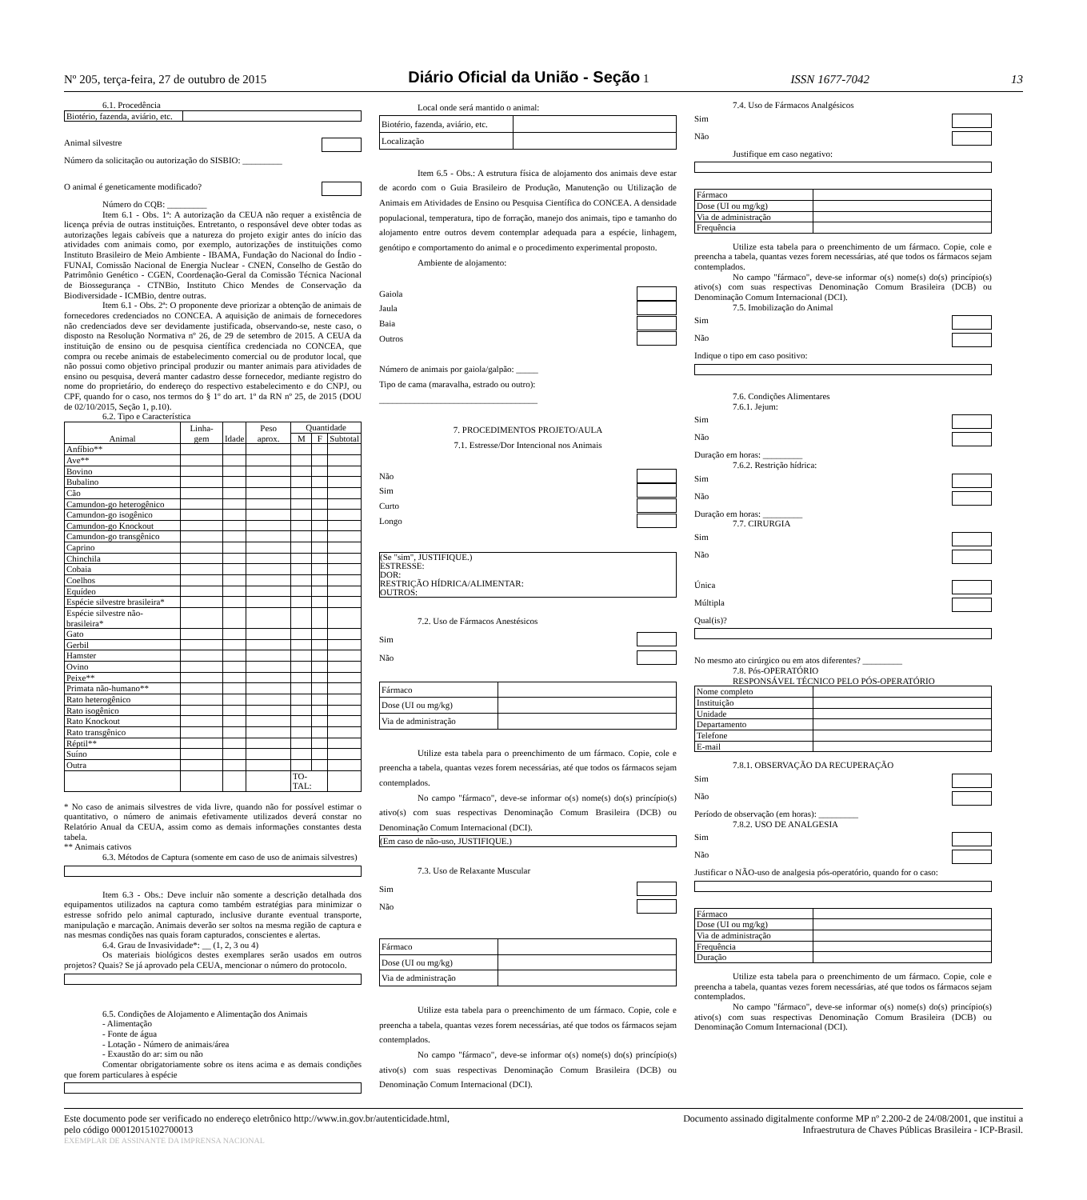Nº 205, terça-feira, 27 de outubro de 2015 Diário Oficial da União - Seção 1 ISSN 1677-7042 13
6.1. Procedência
| Biotério, fazenda, aviário, etc. | |
Animal silvestre
Número da solicitação ou autorização do SISBIO: _________
O animal é geneticamente modificado?
Número do CQB: _________
Item 6.1 - Obs. 1ª: A autorização da CEUA não requer a existência de licença prévia de outras instituições. Entretanto, o responsável deve obter todas as autorizações legais cabíveis que a natureza do projeto exigir antes do início das atividades com animais como, por exemplo, autorizações de instituições como Instituto Brasileiro de Meio Ambiente - IBAMA, Fundação do Nacional do Índio - FUNAI, Comissão Nacional de Energia Nuclear - CNEN, Conselho de Gestão do Patrimônio Genético - CGEN, Coordenação-Geral da Comissão Técnica Nacional de Biossegurança - CTNBio, Instituto Chico Mendes de Conservação da Biodiversidade - ICMBio, dentre outras.
Item 6.1 - Obs. 2ª: O proponente deve priorizar a obtenção de animais de fornecedores credenciados no CONCEA. A aquisição de animais de fornecedores não credenciados deve ser devidamente justificada, observando-se, neste caso, o disposto na Resolução Normativa nº 26, de 29 de setembro de 2015. A CEUA da instituição de ensino ou de pesquisa científica credenciada no CONCEA, que compra ou recebe animais de estabelecimento comercial ou de produtor local, que não possui como objetivo principal produzir ou manter animais para atividades de ensino ou pesquisa, deverá manter cadastro desse fornecedor, mediante registro do nome do proprietário, do endereço do respectivo estabelecimento e do CNPJ, ou CPF, quando for o caso, nos termos do § 1º do art. 1º da RN nº 25, de 2015 (DOU de 02/10/2015, Seção 1, p.10).
6.2. Tipo e Característica
| Animal | Linha-gem | Idade | Peso aprox. | Quantidade | | |
| --- | --- | --- | --- | --- | --- | --- |
| | | | | M | F | Subtotal |
| Anfíbio** | | | | | | |
| Ave** | | | | | | |
| Bovino | | | | | | |
| Bubalino | | | | | | |
| Cão | | | | | | |
| Camundon-go heterogênico | | | | | | |
| Camundon-go isogênico | | | | | | |
| Camundon-go Knockout | | | | | | |
| Camundon-go transgênico | | | | | | |
| Caprino | | | | | | |
| Chinchila | | | | | | |
| Cobaia | | | | | | |
| Coelhos | | | | | | |
| Equídeo | | | | | | |
| Espécie silvestre brasileira* | | | | | | |
| Espécie silvestre não-brasileira* | | | | | | |
| Gato | | | | | | |
| Gerbil | | | | | | |
| Hamster | | | | | | |
| Ovino | | | | | | |
| Peixe** | | | | | | |
| Primata não-humano** | | | | | | |
| Rato heterogênico | | | | | | |
| Rato isogênico | | | | | | |
| Rato Knockout | | | | | | |
| Rato transgênico | | | | | | |
| Réptil** | | | | | | |
| Suíno | | | | | | |
| Outra | | | | | | |
| | | | | TO-TAL: | | |
* No caso de animais silvestres de vida livre, quando não for possível estimar o quantitativo, o número de animais efetivamente utilizados deverá constar no Relatório Anual da CEUA, assim como as demais informações constantes desta tabela.
** Animais cativos
6.3. Métodos de Captura (somente em caso de uso de animais silvestres)
Item 6.3 - Obs.: Deve incluir não somente a descrição detalhada dos equipamentos utilizados na captura como também estratégias para minimizar o estresse sofrido pelo animal capturado, inclusive durante eventual transporte, manipulação e marcação. Animais deverão ser soltos na mesma região de captura e nas mesmas condições nas quais foram capturados, conscientes e alertas.
6.4. Grau de Invasividade*: __ (1, 2, 3 ou 4)
Os materiais biológicos destes exemplares serão usados em outros projetos? Quais? Se já aprovado pela CEUA, mencionar o número do protocolo.
6.5. Condições de Alojamento e Alimentação dos Animais
- Alimentação
- Fonte de água
- Lotação - Número de animais/área
- Exaustão do ar: sim ou não
Comentar obrigatoriamente sobre os itens acima e as demais condições que forem particulares à espécie
Local onde será mantido o animal:
| Biotério, fazenda, aviário, etc. | |
| Localização | |
Item 6.5 - Obs.: A estrutura física de alojamento dos animais deve estar de acordo com o Guia Brasileiro de Produção, Manutenção ou Utilização de Animais em Atividades de Ensino ou Pesquisa Científica do CONCEA. A densidade populacional, temperatura, tipo de forração, manejo dos animais, tipo e tamanho do alojamento entre outros devem contemplar adequada para a espécie, linhagem, genótipo e comportamento do animal e o procedimento experimental proposto.
Ambiente de alojamento:
Gaiola
Jaula
Baia
Outros
Número de animais por gaiola/galpão: _____
Tipo de cama (maravalha, estrado ou outro):
____________________________________
7. PROCEDIMENTOS PROJETO/AULA
7.1. Estresse/Dor Intencional nos Animais
Não
Sim
Curto
Longo
(Se "sim", JUSTIFIQUE.)
ESTRESSE:
DOR:
RESTRIÇÃO HÍDRICA/ALIMENTAR:
OUTROS:
7.2. Uso de Fármacos Anestésicos
Sim
Não
| Fármaco | |
| Dose (UI ou mg/kg) | |
| Via de administração | |
Utilize esta tabela para o preenchimento de um fármaco. Copie, cole e preencha a tabela, quantas vezes forem necessárias, até que todos os fármacos sejam contemplados.
No campo "fármaco", deve-se informar o(s) nome(s) do(s) princípio(s) ativo(s) com suas respectivas Denominação Comum Brasileira (DCB) ou Denominação Comum Internacional (DCI).
(Em caso de não-uso, JUSTIFIQUE.)
7.3. Uso de Relaxante Muscular
Sim
Não
| Fármaco | |
| Dose (UI ou mg/kg) | |
| Via de administração | |
Utilize esta tabela para o preenchimento de um fármaco. Copie, cole e preencha a tabela, quantas vezes forem necessárias, até que todos os fármacos sejam contemplados.
No campo "fármaco", deve-se informar o(s) nome(s) do(s) princípio(s) ativo(s) com suas respectivas Denominação Comum Brasileira (DCB) ou Denominação Comum Internacional (DCI).
7.4. Uso de Fármacos Analgésicos
Sim
Não
Justifique em caso negativo:
| Fármaco | |
| Dose (UI ou mg/kg) | |
| Via de administração | |
| Frequência | |
Utilize esta tabela para o preenchimento de um fármaco. Copie, cole e preencha a tabela, quantas vezes forem necessárias, até que todos os fármacos sejam contemplados.
No campo "fármaco", deve-se informar o(s) nome(s) do(s) princípio(s) ativo(s) com suas respectivas Denominação Comum Brasileira (DCB) ou Denominação Comum Internacional (DCI).
7.5. Imobilização do Animal
Sim
Não
Indique o tipo em caso positivo:
7.6. Condições Alimentares
7.6.1. Jejum:
Sim
Não
Duração em horas: _________
7.6.2. Restrição hídrica:
Sim
Não
Duração em horas: _________
7.7. CIRURGIA
Sim
Não
Única
Múltipla
Qual(is)?
No mesmo ato cirúrgico ou em atos diferentes? _________
7.8. Pós-OPERATÓRIO
RESPONSÁVEL TÉCNICO PELO PÓS-OPERATÓRIO
| Nome completo | |
| Instituição | |
| Unidade | |
| Departamento | |
| Telefone | |
| E-mail | |
7.8.1. OBSERVAÇÃO DA RECUPERAÇÃO
Sim
Não
Período de observação (em horas): _________
7.8.2. USO DE ANALGESIA
Sim
Não
Justificar o NÃO-uso de analgesia pós-operatório, quando for o caso:
| Fármaco | |
| Dose (UI ou mg/kg) | |
| Via de administração | |
| Frequência | |
| Duração | |
Utilize esta tabela para o preenchimento de um fármaco. Copie, cole e preencha a tabela, quantas vezes forem necessárias, até que todos os fármacos sejam contemplados.
No campo "fármaco", deve-se informar o(s) nome(s) do(s) princípio(s) ativo(s) com suas respectivas Denominação Comum Brasileira (DCB) ou Denominação Comum Internacional (DCI).
Este documento pode ser verificado no endereço eletrônico http://www.in.gov.br/autenticidade.html,
pelo código 00012015102700013 Documento assinado digitalmente conforme MP nº 2.200-2 de 24/08/2001, que institui a
Infraestrutura de Chaves Públicas Brasileira - ICP-Brasil.
EXEMPLAR DE ASSINANTE DA IMPRENSA NACIONAL